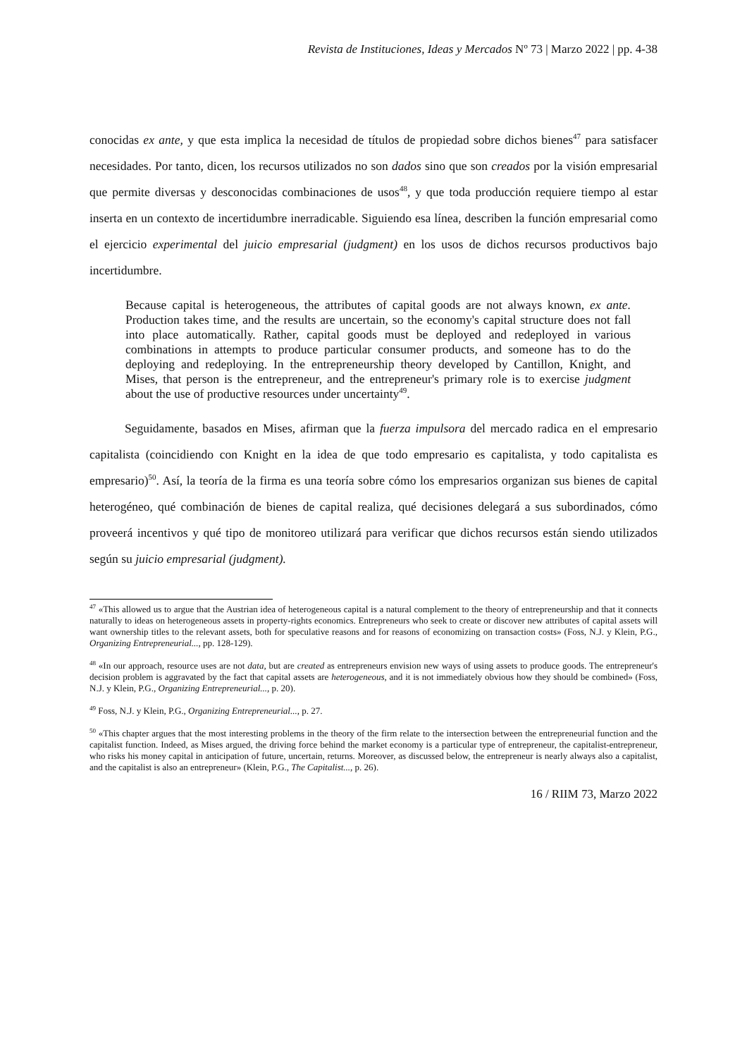Revista de Instituciones, Ideas y Mercados Nº 73 | Marzo 2022 | pp. 4-38
conocidas ex ante, y que esta implica la necesidad de títulos de propiedad sobre dichos bienes<sup>47</sup> para satisfacer necesidades. Por tanto, dicen, los recursos utilizados no son dados sino que son creados por la visión empresarial que permite diversas y desconocidas combinaciones de usos<sup>48</sup>, y que toda producción requiere tiempo al estar inserta en un contexto de incertidumbre inerradicable. Siguiendo esa línea, describen la función empresarial como el ejercicio experimental del juicio empresarial (judgment) en los usos de dichos recursos productivos bajo incertidumbre.
Because capital is heterogeneous, the attributes of capital goods are not always known, ex ante. Production takes time, and the results are uncertain, so the economy's capital structure does not fall into place automatically. Rather, capital goods must be deployed and redeployed in various combinations in attempts to produce particular consumer products, and someone has to do the deploying and redeploying. In the entrepreneurship theory developed by Cantillon, Knight, and Mises, that person is the entrepreneur, and the entrepreneur's primary role is to exercise judgment about the use of productive resources under uncertainty<sup>49</sup>.
Seguidamente, basados en Mises, afirman que la fuerza impulsora del mercado radica en el empresario capitalista (coincidiendo con Knight en la idea de que todo empresario es capitalista, y todo capitalista es empresario)<sup>50</sup>. Así, la teoría de la firma es una teoría sobre cómo los empresarios organizan sus bienes de capital heterogéneo, qué combinación de bienes de capital realiza, qué decisiones delegará a sus subordinados, cómo proveerá incentivos y qué tipo de monitoreo utilizará para verificar que dichos recursos están siendo utilizados según su juicio empresarial (judgment).
<sup>47</sup> «This allowed us to argue that the Austrian idea of heterogeneous capital is a natural complement to the theory of entrepreneurship and that it connects naturally to ideas on heterogeneous assets in property-rights economics. Entrepreneurs who seek to create or discover new attributes of capital assets will want ownership titles to the relevant assets, both for speculative reasons and for reasons of economizing on transaction costs» (Foss, N.J. y Klein, P.G., Organizing Entrepreneurial..., pp. 128-129).
<sup>48</sup> «In our approach, resource uses are not data, but are created as entrepreneurs envision new ways of using assets to produce goods. The entrepreneur's decision problem is aggravated by the fact that capital assets are heterogeneous, and it is not immediately obvious how they should be combined» (Foss, N.J. y Klein, P.G., Organizing Entrepreneurial..., p. 20).
<sup>49</sup> Foss, N.J. y Klein, P.G., Organizing Entrepreneurial..., p. 27.
<sup>50</sup> «This chapter argues that the most interesting problems in the theory of the firm relate to the intersection between the entrepreneurial function and the capitalist function. Indeed, as Mises argued, the driving force behind the market economy is a particular type of entrepreneur, the capitalist-entrepreneur, who risks his money capital in anticipation of future, uncertain, returns. Moreover, as discussed below, the entrepreneur is nearly always also a capitalist, and the capitalist is also an entrepreneur» (Klein, P.G., The Capitalist..., p. 26).
16 / RIIM 73, Marzo 2022